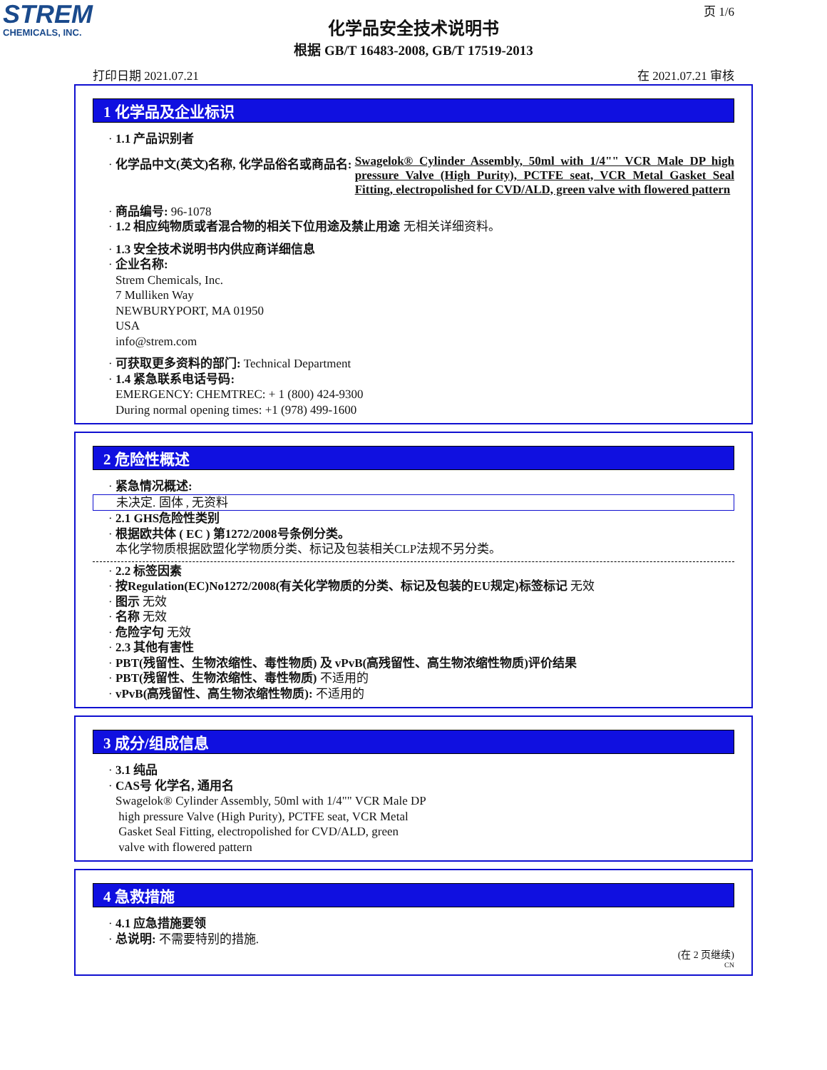STREM
CHEMICALS, INC.
页 1/6
化学品安全技术说明书
根据 GB/T 16483-2008, GB/T 17519-2013
打印日期 2021.07.21 在 2021.07.21 审核
1 化学品及企业标识
· 1.1 产品识别者
· 化学品中文(英文)名称, 化学品俗名或商品名: Swagelok® Cylinder Assembly, 50ml with 1/4"" VCR Male DP high pressure Valve (High Purity), PCTFE seat, VCR Metal Gasket Seal Fitting, electropolished for CVD/ALD, green valve with flowered pattern
· 商品编号: 96-1078
· 1.2 相应纯物质或者混合物的相关下位用途及禁止用途 无相关详细资料。
· 1.3 安全技术说明书内供应商详细信息
· 企业名称:
Strem Chemicals, Inc.
7 Mulliken Way
NEWBURYPORT, MA 01950
USA
info@strem.com
· 可获取更多资料的部门: Technical Department
· 1.4 紧急联系电话号码:
EMERGENCY: CHEMTREC: + 1 (800) 424-9300
During normal opening times: +1 (978) 499-1600
2 危险性概述
· 紧急情况概述:
未决定. 固体 , 无资料
· 2.1 GHS危险性类别
· 根据欧共体 ( EC ) 第1272/2008号条例分类。
本化学物质根据欧盟化学物质分类、标记及包装相关CLP法规不另分类。
· 2.2 标签因素
· 按Regulation(EC)No1272/2008(有关化学物质的分类、标记及包装的EU规定)标签标记 无效
· 图示 无效
· 名称 无效
· 危险字句 无效
· 2.3 其他有害性
· PBT(残留性、生物浓缩性、毒性物质) 及 vPvB(高残留性、高生物浓缩性物质)评价结果
· PBT(残留性、生物浓缩性、毒性物质) 不适用的
· vPvB(高残留性、高生物浓缩性物质): 不适用的
3 成分/组成信息
· 3.1 纯品
· CAS号 化学名, 通用名
Swagelok® Cylinder Assembly, 50ml with 1/4"" VCR Male DP
high pressure Valve (High Purity), PCTFE seat, VCR Metal
Gasket Seal Fitting, electropolished for CVD/ALD, green
valve with flowered pattern
4 急救措施
· 4.1 应急措施要领
· 总说明: 不需要特别的措施.
(在 2 页继续)
CN